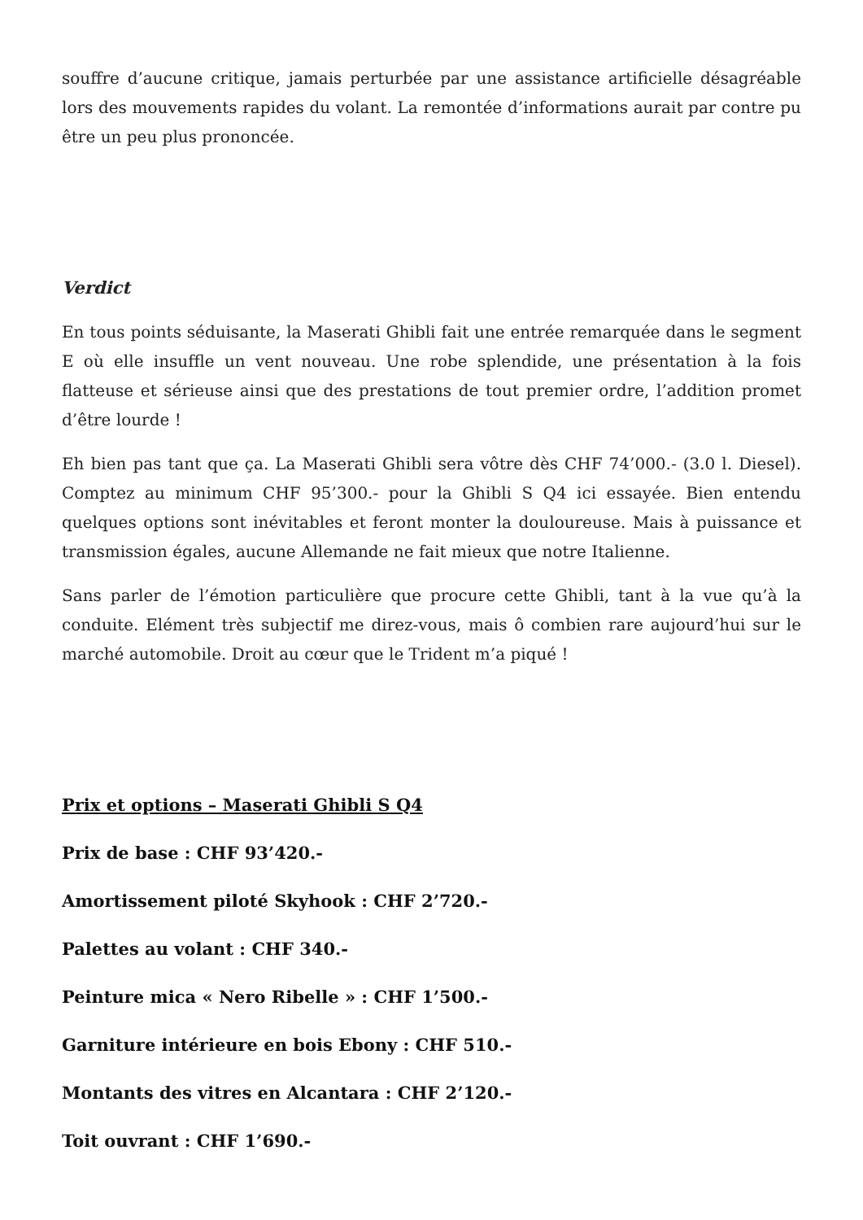souffre d’aucune critique, jamais perturbée par une assistance artificielle désagréable lors des mouvements rapides du volant. La remontée d’informations aurait par contre pu être un peu plus prononcée.
Verdict
En tous points séduisante, la Maserati Ghibli fait une entrée remarquée dans le segment E où elle insuffle un vent nouveau. Une robe splendide, une présentation à la fois flatteuse et sérieuse ainsi que des prestations de tout premier ordre, l’addition promet d’être lourde !
Eh bien pas tant que ça. La Maserati Ghibli sera vôtre dès CHF 74’000.- (3.0 l. Diesel). Comptez au minimum CHF 95’300.- pour la Ghibli S Q4 ici essayée. Bien entendu quelques options sont inévitables et feront monter la douloureuse. Mais à puissance et transmission égales, aucune Allemande ne fait mieux que notre Italienne.
Sans parler de l’émotion particulière que procure cette Ghibli, tant à la vue qu’à la conduite. Elément très subjectif me direz-vous, mais ô combien rare aujourd’hui sur le marché automobile. Droit au cœur que le Trident m’a piqué !
Prix et options – Maserati Ghibli S Q4
Prix de base : CHF 93’420.-
Amortissement piloté Skyhook : CHF 2’720.-
Palettes au volant : CHF 340.-
Peinture mica « Nero Ribelle » : CHF 1’500.-
Garniture intérieure en bois Ebony : CHF 510.-
Montants des vitres en Alcantara : CHF 2’120.-
Toit ouvrant : CHF 1’690.-